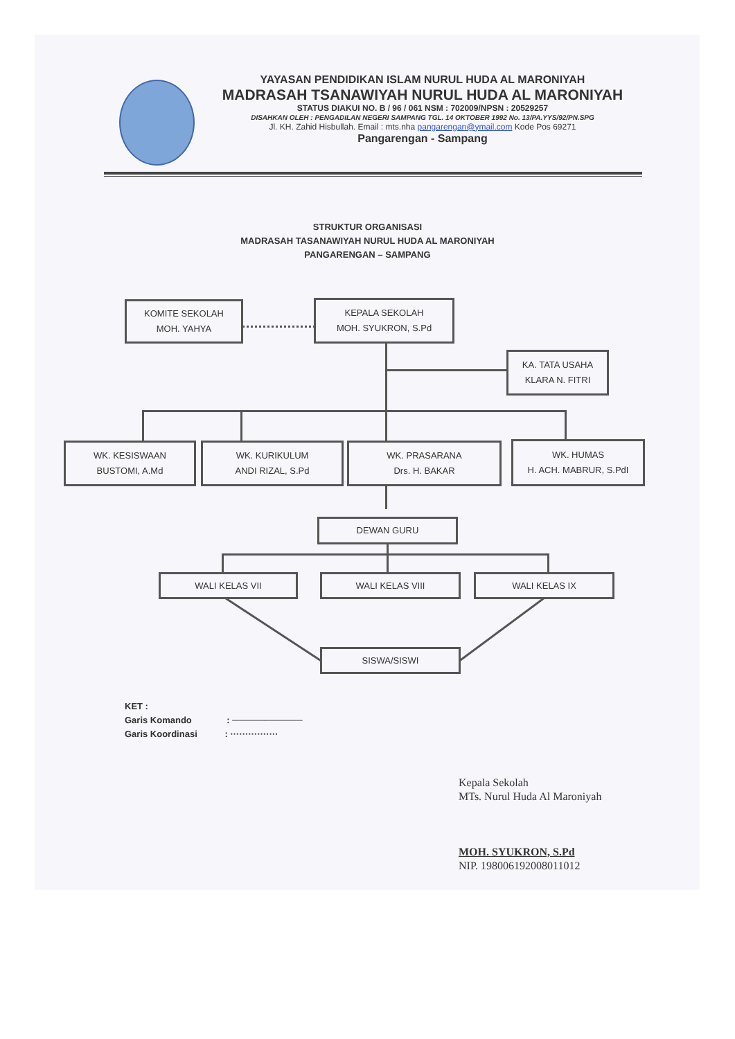YAYASAN PENDIDIKAN ISLAM NURUL HUDA AL MARONIYAH
MADRASAH TSANAWIYAH NURUL HUDA AL MARONIYAH
STATUS DIAKUI NO. B / 96 / 061 NSM : 702009/NPSN : 20529257
DISAHKAN OLEH : PENGADILAN NEGERI SAMPANG TGL. 14 OKTOBER 1992 No. 13/PA.YYS/92/PN.SPG
Jl. KH. Zahid Hisbullah. Email : mts.nha pangarengan@ymail.com Kode Pos 69271
Pangarengan - Sampang
STRUKTUR ORGANISASI
MADRASAH TASANAWIYAH NURUL HUDA AL MARONIYAH
PANGARENGAN – SAMPANG
KOMITE SEKOLAH
MOH. YAHYA
KEPALA SEKOLAH
MOH. SYUKRON, S.Pd
KA. TATA USAHA
KLARA N. FITRI
WK. KESISWAAN
BUSTOMI, A.Md
WK. KURIKULUM
ANDI RIZAL, S.Pd
WK. PRASARANA
Drs. H. BAKAR
WK. HUMAS
H. ACH. MABRUR, S.PdI
DEWAN GURU
WALI KELAS VII WALI KELAS VIII WALI KELAS IX
SISWA/SISWI
KET :
Garis Komando : ───────────
Garis Koordinasi : ················
Kepala Sekolah
MTs. Nurul Huda Al Maroniyah
MOH. SYUKRON, S.Pd
NIP. 198006192008011012